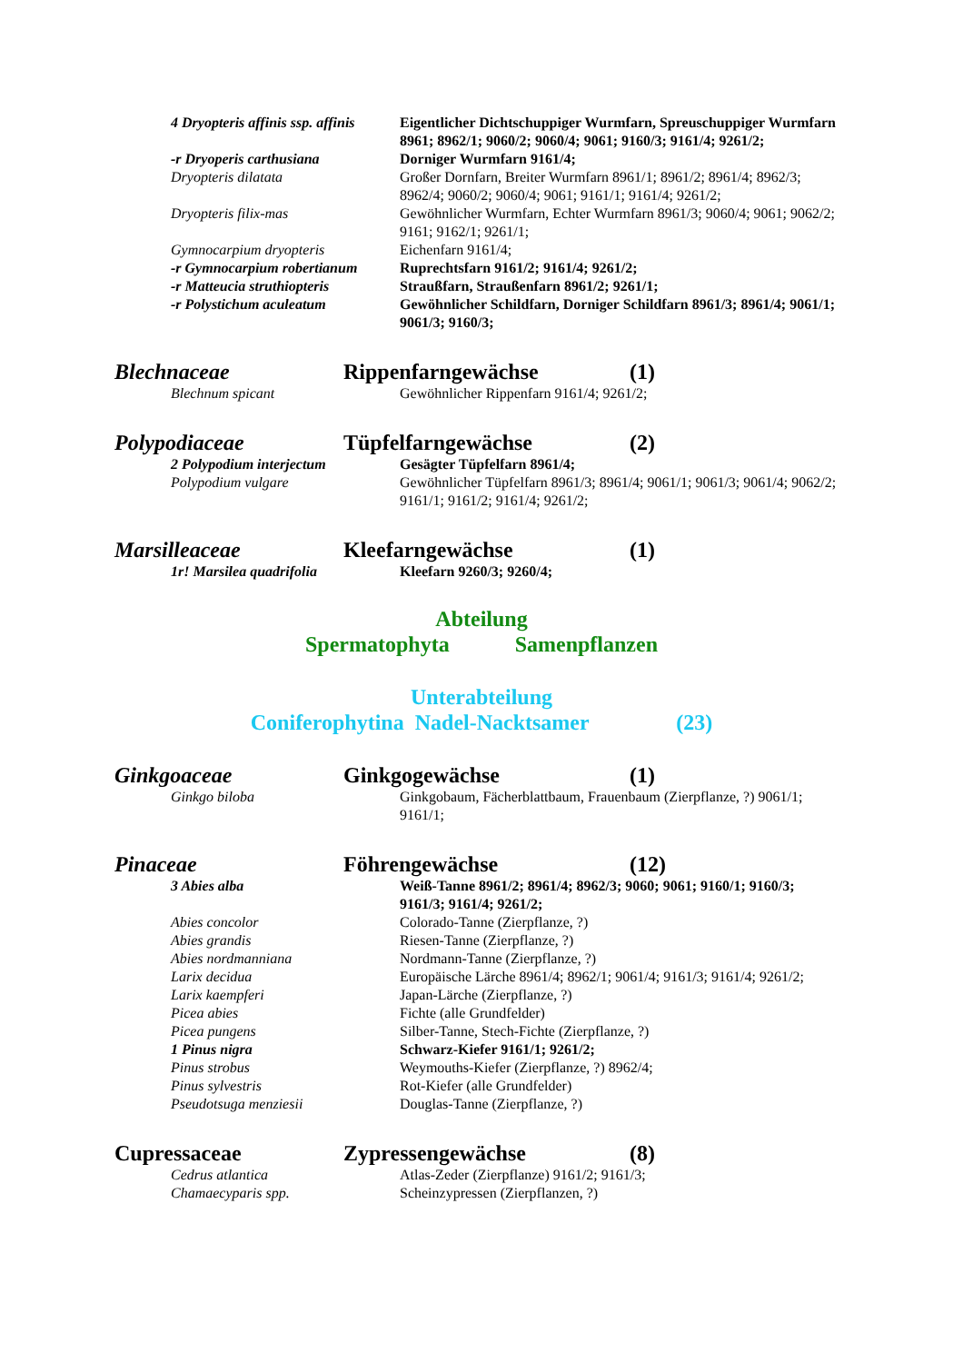| 4 Dryopteris affinis ssp. affinis | Eigentlicher Dichtschuppiger Wurmfarn, Spreuschuppiger Wurmfarn 8961; 8962/1; 9060/2; 9060/4; 9061; 9160/3; 9161/4; 9261/2; |
| -r Dryoperis carthusiana | Dorniger Wurmfarn 9161/4; |
| Dryopteris dilatata | Großer Dornfarn, Breiter Wurmfarn 8961/1; 8961/2; 8961/4; 8962/3; 8962/4; 9060/2; 9060/4; 9061; 9161/1; 9161/4; 9261/2; |
| Dryopteris filix-mas | Gewöhnlicher Wurmfarn, Echter Wurmfarn 8961/3; 9060/4; 9061; 9062/2; 9161; 9162/1; 9261/1; |
| Gymnocarpium dryopteris | Eichenfarn 9161/4; |
| -r Gymnocarpium robertianum | Ruprechtsfarn 9161/2; 9161/4; 9261/2; |
| -r Matteucia struthiopteris | Straußfarn, Straußenfarn 8961/2; 9261/1; |
| -r Polystichum aculeatum | Gewöhnlicher Schildfarn, Dorniger Schildfarn 8961/3; 8961/4; 9061/1; 9061/3; 9160/3; |
Blechnaceae Rippenfarngewächse (1)
| Blechnum spicant | Gewöhnlicher Rippenfarn 9161/4; 9261/2; |
Polypodiaceae Tüpfelfarngewächse (2)
| 2 Polypodium interjectum | Gesägter Tüpfelfarn 8961/4; |
| Polypodium vulgare | Gewöhnlicher Tüpfelfarn 8961/3; 8961/4; 9061/1; 9061/3; 9061/4; 9062/2; 9161/1; 9161/2; 9161/4; 9261/2; |
Marsilleaceae Kleefarngewächse (1)
| 1r! Marsilea quadrifolia | Kleefarn 9260/3; 9260/4; |
Abteilung
Spermatophyta Samenpflanzen
Unterabteilung
Coniferophytina Nadel-Nacktsamer (23)
Ginkgoaceae Ginkgogewächse (1)
| Ginkgo biloba | Ginkgobaum, Fächerblattbaum, Frauenbaum (Zierpflanze, ?) 9061/1; 9161/1; |
Pinaceae Föhrengewächse (12)
| 3 Abies alba | Weiß-Tanne 8961/2; 8961/4; 8962/3; 9060; 9061; 9160/1; 9160/3; 9161/3; 9161/4; 9261/2; |
| Abies concolor | Colorado-Tanne (Zierpflanze, ?) |
| Abies grandis | Riesen-Tanne (Zierpflanze, ?) |
| Abies nordmanniana | Nordmann-Tanne (Zierpflanze, ?) |
| Larix decidua | Europäische Lärche 8961/4; 8962/1; 9061/4; 9161/3; 9161/4; 9261/2; |
| Larix kaempferi | Japan-Lärche (Zierpflanze, ?) |
| Picea abies | Fichte (alle Grundfelder) |
| Picea pungens | Silber-Tanne, Stech-Fichte (Zierpflanze, ?) |
| 1 Pinus nigra | Schwarz-Kiefer 9161/1; 9261/2; |
| Pinus strobus | Weymouths-Kiefer (Zierpflanze, ?) 8962/4; |
| Pinus sylvestris | Rot-Kiefer (alle Grundfelder) |
| Pseudotsuga menziesii | Douglas-Tanne (Zierpflanze, ?) |
Cupressaceae Zypressengewächse (8)
| Cedrus atlantica | Atlas-Zeder (Zierpflanze) 9161/2; 9161/3; |
| Chamaecyparis spp. | Scheinzypressen (Zierpflanzen, ?) |